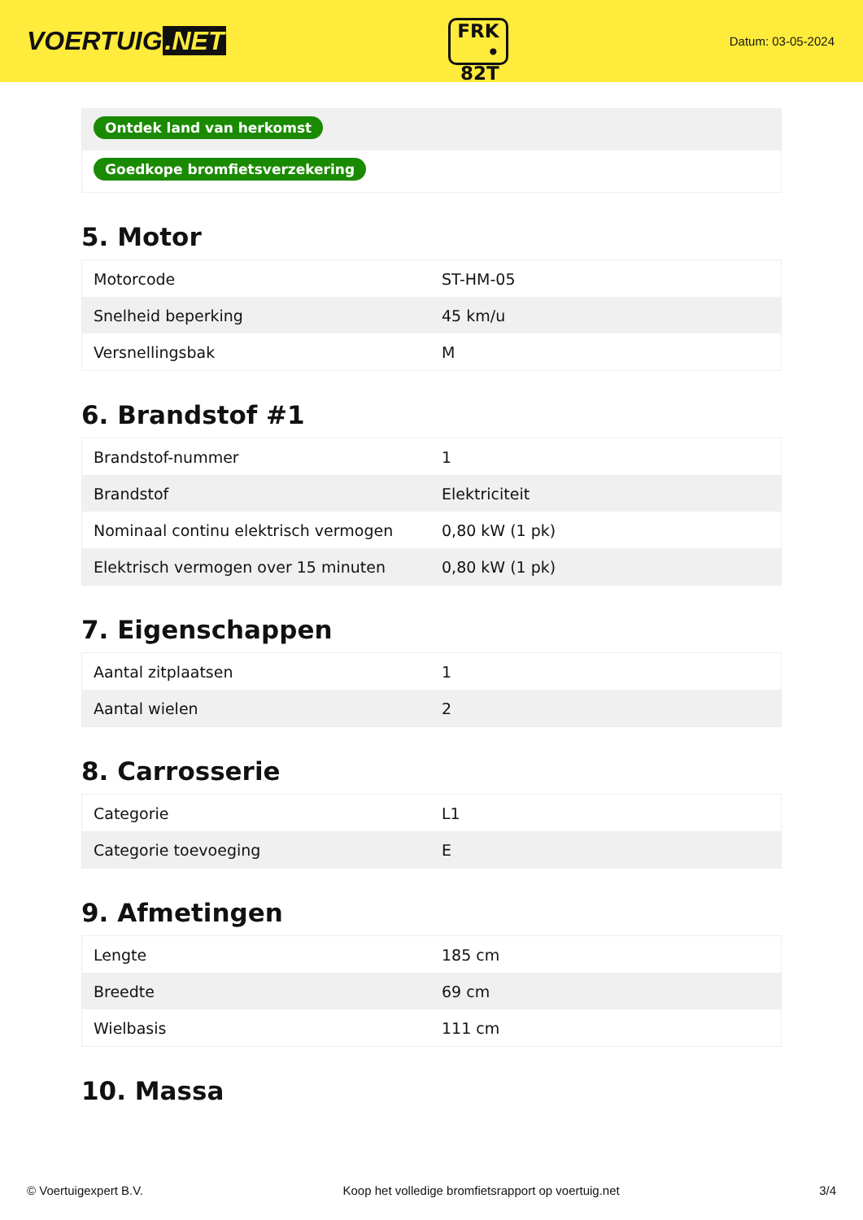VOERTUIG.NET
FRK
• 82T
Datum: 03-05-2024
Ontdek land van herkomst
Goedkope bromfietsverzekering
5. Motor
| Motorcode | ST-HM-05 |
| Snelheid beperking | 45 km/u |
| Versnellingsbak | M |
6. Brandstof #1
| Brandstof-nummer | 1 |
| Brandstof | Elektriciteit |
| Nominaal continu elektrisch vermogen | 0,80 kW (1 pk) |
| Elektrisch vermogen over 15 minuten | 0,80 kW (1 pk) |
7. Eigenschappen
| Aantal zitplaatsen | 1 |
| Aantal wielen | 2 |
8. Carrosserie
| Categorie | L1 |
| Categorie toevoeging | E |
9. Afmetingen
| Lengte | 185 cm |
| Breedte | 69 cm |
| Wielbasis | 111 cm |
10. Massa
© Voertuigexpert B.V. Koop het volledige bromfietsrapport op voertuig.net 3/4